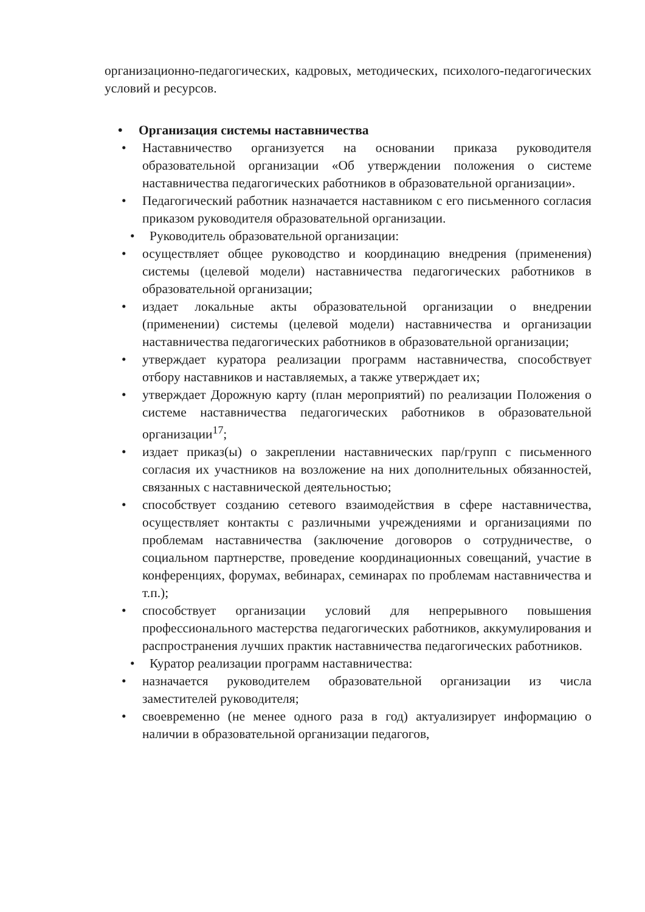организационно-педагогических, кадровых, методических, психолого-педагогических условий и ресурсов.
• Организация системы наставничества
• Наставничество организуется на основании приказа руководителя образовательной организации «Об утверждении положения о системе наставничества педагогических работников в образовательной организации».
• Педагогический работник назначается наставником с его письменного согласия приказом руководителя образовательной организации.
• Руководитель образовательной организации:
• осуществляет общее руководство и координацию внедрения (применения) системы (целевой модели) наставничества педагогических работников в образовательной организации;
• издает локальные акты образовательной организации о внедрении (применении) системы (целевой модели) наставничества и организации наставничества педагогических работников в образовательной организации;
• утверждает куратора реализации программ наставничества, способствует отбору наставников и наставляемых, а также утверждает их;
• утверждает Дорожную карту (план мероприятий) по реализации Положения о системе наставничества педагогических работников в образовательной организации<sup>17</sup>;
• издает приказ(ы) о закреплении наставнических пар/групп с письменного согласия их участников на возложение на них дополнительных обязанностей, связанных с наставнической деятельностью;
• способствует созданию сетевого взаимодействия в сфере наставничества, осуществляет контакты с различными учреждениями и организациями по проблемам наставничества (заключение договоров о сотрудничестве, о социальном партнерстве, проведение координационных совещаний, участие в конференциях, форумах, вебинарах, семинарах по проблемам наставничества и т.п.);
• способствует организации условий для непрерывного повышения профессионального мастерства педагогических работников, аккумулирования и распространения лучших практик наставничества педагогических работников.
• Куратор реализации программ наставничества:
• назначается руководителем образовательной организации из числа заместителей руководителя;
• своевременно (не менее одного раза в год) актуализирует информацию о наличии в образовательной организации педагогов,